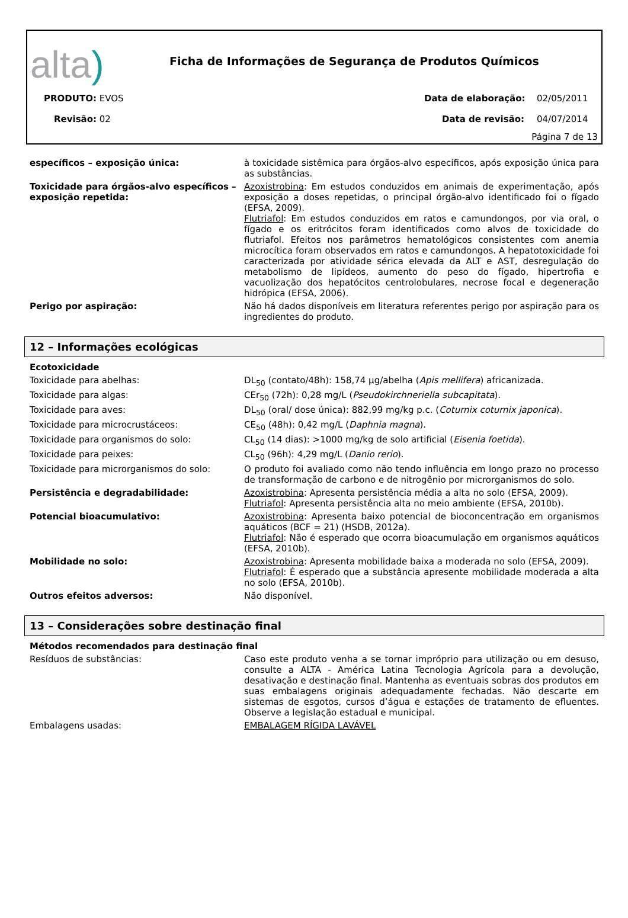alta)
Ficha de Informações de Segurança de Produtos Químicos
PRODUTO: EVOS Data de elaboração: 02/05/2011
Revisão: 02 Data de revisão: 04/07/2014
Página 7 de 13
| específicos – exposição única: | à toxicidade sistêmica para órgãos-alvo específicos, após exposição única para as substâncias. |
| Toxicidade para órgãos-alvo específicos – exposição repetida: | Azoxistrobina : Em estudos conduzidos em animais de experimentação, após exposição a doses repetidas, o principal órgão-alvo identificado foi o fígado (EFSA, 2009). Flutriafol : Em estudos conduzidos em ratos e camundongos, por via oral, o fígado e os eritrócitos foram identificados como alvos de toxicidade do flutriafol. Efeitos nos parâmetros hematológicos consistentes com anemia microcítica foram observados em ratos e camundongos. A hepatotoxicidade foi caracterizada por atividade sérica elevada da ALT e AST, desregulação do metabolismo de lipídeos, aumento do peso do fígado, hipertrofia e vacuolização dos hepatócitos centrolobulares, necrose focal e degeneração hidrópica (EFSA, 2006). |
| Perigo por aspiração: | Não há dados disponíveis em literatura referentes perigo por aspiração para os ingredientes do produto. |
12 – Informações ecológicas
| Ecotoxicidade | |
| Toxicidade para abelhas: | DL<sub>50</sub> (contato/48h): 158,74 µg/abelha ( Apis mellifera ) africanizada. |
| Toxicidade para algas: | CEr<sub>50</sub> (72h): 0,28 mg/L ( Pseudokirchneriella subcapitata ). |
| Toxicidade para aves: | DL<sub>50</sub> (oral/ dose única): 882,99 mg/kg p.c. ( Coturnix coturnix japonica ). |
| Toxicidade para microcrustáceos: | CE<sub>50</sub> (48h): 0,42 mg/L ( Daphnia magna ). |
| Toxicidade para organismos do solo: | CL<sub>50</sub> (14 dias): >1000 mg/kg de solo artificial ( Eisenia foetida ). |
| Toxicidade para peixes: | CL<sub>50</sub> (96h): 4,29 mg/L ( Danio rerio ). |
| Toxicidade para microrganismos do solo: | O produto foi avaliado como não tendo influência em longo prazo no processo de transformação de carbono e de nitrogênio por microrganismos do solo. |
| Persistência e degradabilidade: | Azoxistrobina : Apresenta persistência média a alta no solo (EFSA, 2009). Flutriafol : Apresenta persistência alta no meio ambiente (EFSA, 2010b). |
| Potencial bioacumulativo: | Azoxistrobina : Apresenta baixo potencial de bioconcentração em organismos aquáticos (BCF = 21) (HSDB, 2012a). Flutriafol : Não é esperado que ocorra bioacumulação em organismos aquáticos (EFSA, 2010b). |
| Mobilidade no solo: | Azoxistrobina : Apresenta mobilidade baixa a moderada no solo (EFSA, 2009). Flutriafol : É esperado que a substância apresente mobilidade moderada a alta no solo (EFSA, 2010b). |
| Outros efeitos adversos: | Não disponível. |
13 – Considerações sobre destinação final
| Métodos recomendados para destinação final | |
| Resíduos de substâncias: | Caso este produto venha a se tornar impróprio para utilização ou em desuso, consulte a ALTA - América Latina Tecnologia Agrícola para a devolução, desativação e destinação final. Mantenha as eventuais sobras dos produtos em suas embalagens originais adequadamente fechadas. Não descarte em sistemas de esgotos, cursos d’água e estações de tratamento de efluentes. Observe a legislação estadual e municipal. |
| Embalagens usadas: | EMBALAGEM RÍGIDA LAVÁVEL |